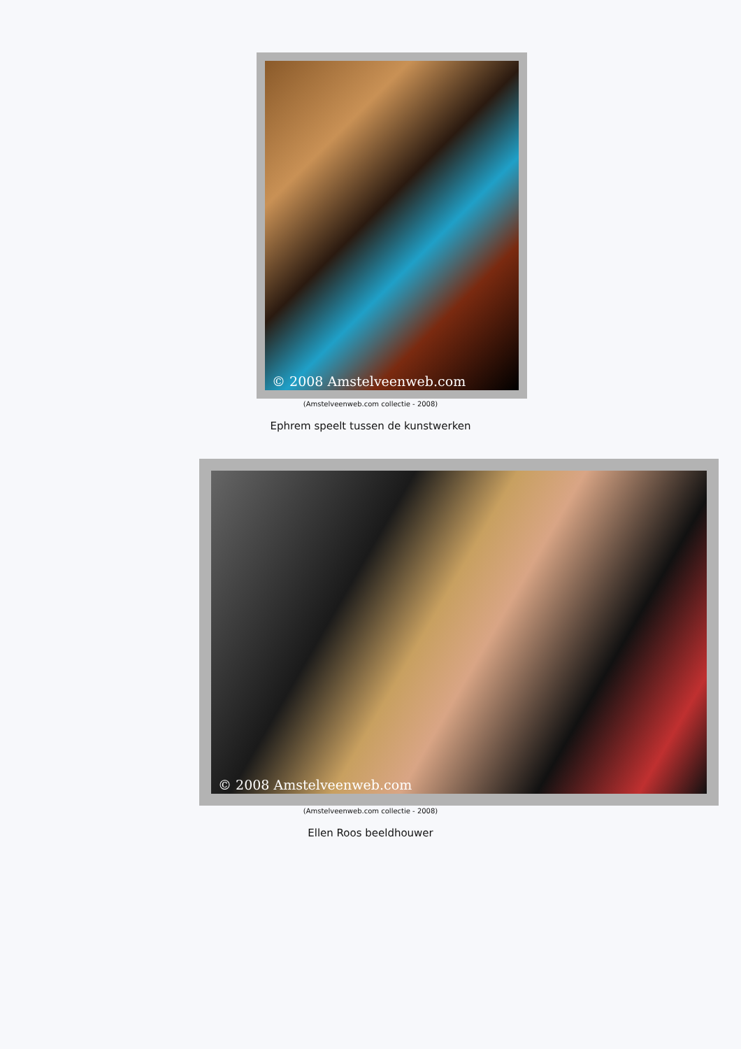© 2008 Amstelveenweb.com
(Amstelveenweb.com collectie - 2008)
Ephrem speelt tussen de kunstwerken
© 2008 Amstelveenweb.com
(Amstelveenweb.com collectie - 2008)
Ellen Roos beeldhouwer